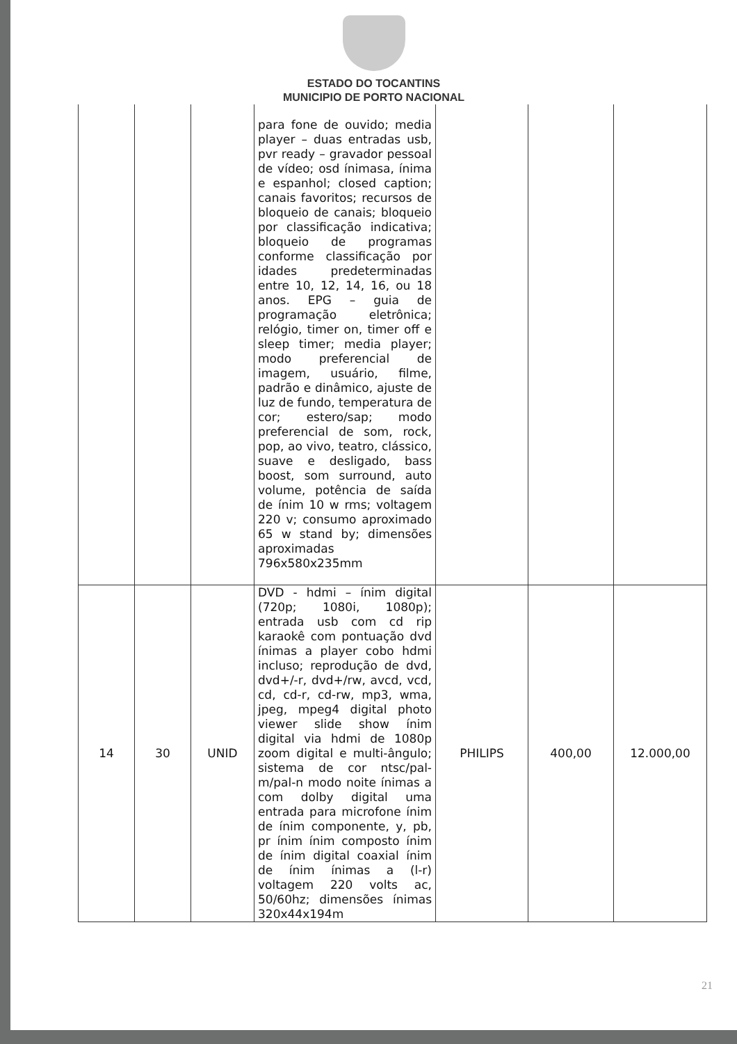ESTADO DO TOCANTINS
MUNICIPIO DE PORTO NACIONAL
| | | | para fone de ouvido; media player – duas entradas usb, pvr ready – gravador pessoal de vídeo; osd ínimasa, ínima e espanhol; closed caption; canais favoritos; recursos de bloqueio de canais; bloqueio por classificação indicativa; bloqueio de programas conforme classificação por idades predeterminadas entre 10, 12, 14, 16, ou 18 anos. EPG – guia de programação eletrônica; relógio, timer on, timer off e sleep timer; media player; modo preferencial de imagem, usuário, filme, padrão e dinâmico, ajuste de luz de fundo, temperatura de cor; estero/sap; modo preferencial de som, rock, pop, ao vivo, teatro, clássico, suave e desligado, bass boost, som surround, auto volume, potência de saída de ínim 10 w rms; voltagem 220 v; consumo aproximado 65 w stand by; dimensões aproximadas 796x580x235mm | | | |
| 14 | 30 | UNID | DVD - hdmi – ínim digital (720p; 1080i, 1080p); entrada usb com cd rip karaokê com pontuação dvd ínimas a player cobo hdmi incluso; reprodução de dvd, dvd+/-r, dvd+/rw, avcd, vcd, cd, cd-r, cd-rw, mp3, wma, jpeg, mpeg4 digital photo viewer slide show ínim digital via hdmi de 1080p zoom digital e multi-ângulo; sistema de cor ntsc/pal-m/pal-n modo noite ínimas a com dolby digital uma entrada para microfone ínim de ínim componente, y, pb, pr ínim ínim composto ínim de ínim digital coaxial ínim de ínim ínimas a (l-r) voltagem 220 volts ac, 50/60hz; dimensões ínimas 320x44x194m | PHILIPS | 400,00 | 12.000,00 |
21